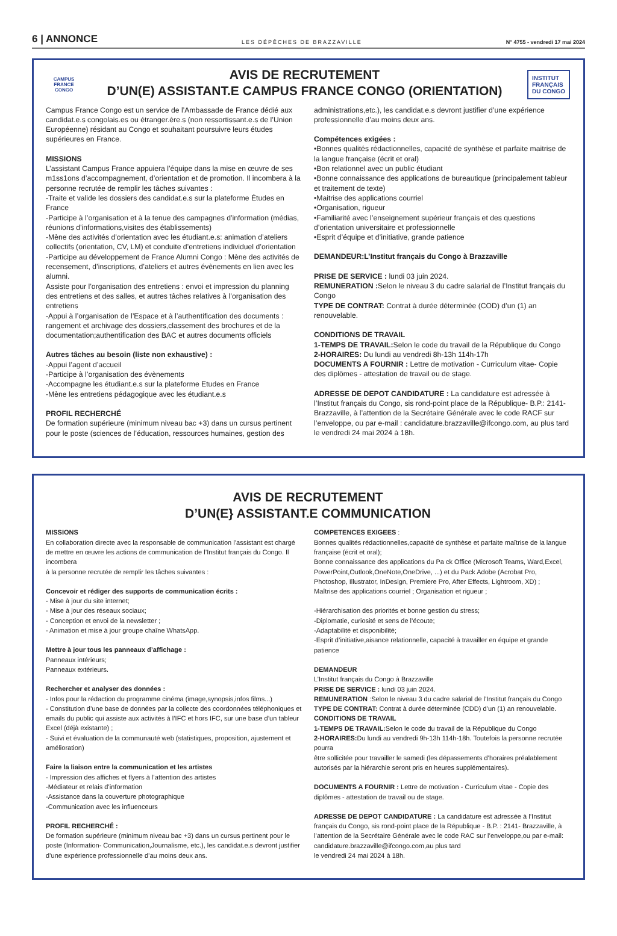6 | ANNONCE LES DÉPÊCHES DE BRAZZAVILLE N° 4755 - vendredi 17 mai 2024
CAMPUS FRANCE
CONGO
AVIS DE RECRUTEMENT
D’UN(E) ASSISTANT.E CAMPUS FRANCE CONGO (ORIENTATION)
INSTITUT FRANÇAIS
DU CONGO
Campus France Congo est un service de l’Ambassade de France dédié aux candidat.e.s congolais.es ou étranger.ère.s (non ressortissant.e.s de l’Union Européenne) résidant au Congo et souhaitant poursuivre leurs études supérieures en France.
MISSIONS
L’assistant Campus France appuiera l’équipe dans la mise en œuvre de ses m1ss1ons d’accompagnement, d’orientation et de promotion. Il incombera à la personne recrutée de remplir les tâches suivantes :
-Traite et valide les dossiers des candidat.e.s sur la plateforme Études en France
-Participe à l’organisation et à la tenue des campagnes d’information (médias, réunions d’informations,visites des établissements)
-Mène des activités d’orientation avec les étudiant.e.s: animation d’ateliers collectifs (orientation, CV, LM) et conduite d’entretiens individuel d’orientation
-Participe au développement de France Alumni Congo : Mène des activités de recensement, d’inscriptions, d’ateliers et autres évènements en lien avec les alumni.
Assiste pour l’organisation des entretiens : envoi et impression du planning des entretiens et des salles, et autres tâches relatives à l’organisation des entretiens
-Appui à l’organisation de l’Espace et à l’authentification des documents : rangement et archivage des dossiers,classement des brochures et de la documentation;authentification des BAC et autres documents officiels
Autres tâches au besoin (liste non exhaustive) :
-Appui l’agent d’accueil
-Participe à l’organisation des évènements
-Accompagne les étudiant.e.s sur la plateforme Etudes en France
-Mène les entretiens pédagogique avec les étudiant.e.s
PROFIL RECHERCHÉ
De formation supérieure (minimum niveau bac +3) dans un cursus pertinent pour le poste (sciences de l’éducation, ressources humaines, gestion des
administrations,etc.), les candidat.e.s devront justifier d’une expérience professionnelle d’au moins deux ans.
Compétences exigées :
•Bonnes qualités rédactionnelles, capacité de synthèse et parfaite maitrise de la langue française (écrit et oral)
•Bon relationnel avec un public étudiant
•Bonne connaissance des applications de bureautique (principalement tableur et traitement de texte)
•Maitrise des applications courriel
•Organisation, rigueur
•Familiarité avec l’enseignement supérieur français et des questions d’orientation universitaire et professionnelle
•Esprit d’équipe et d’initiative, grande patience
DEMANDEUR:L’Institut français du Congo à Brazzaville
PRISE DE SERVICE : lundi 03 juin 2024.
REMUNERATION : Selon le niveau 3 du cadre salarial de l’Institut français du Congo
TYPE DE CONTRAT: Contrat à durée déterminée (COD) d’un (1) an renouvelable.
CONDITIONS DE TRAVAIL
1-TEMPS DE TRAVAIL: Selon le code du travail de la République du Congo
2-HORAIRES: Du lundi au vendredi 8h-13h 114h-17h
DOCUMENTS A FOURNIR : Lettre de motivation - Curriculum vitae- Copie des diplômes - attestation de travail ou de stage.
ADRESSE DE DEPOT CANDIDATURE : La candidature est adressée à l’Institut français du Congo, sis rond-point place de la République- B.P.: 2141- Brazzaville, à l’attention de la Secrétaire Générale avec le code RACF sur l’enveloppe, ou par e-mail : candidature.brazzaville@ifcongo.com, au plus tard le vendredi 24 mai 2024 à 18h.
AVIS DE RECRUTEMENT
D’UN(E} ASSISTANT.E COMMUNICATION
MISSIONS
En collaboration directe avec la responsable de communication l’assistant est chargé de mettre en œuvre les actions de communication de l’Institut français du Congo. Il incombera
à la personne recrutée de remplir les tâches suivantes :
Concevoir et rédiger des supports de communication écrits :
- Mise à jour du site internet;
- Mise à jour des réseaux sociaux;
- Conception et envoi de la newsletter ;
- Animation et mise à jour groupe chaîne WhatsApp.
Mettre à jour tous les panneaux d’affichage :
Panneaux intérieurs;
Panneaux extérieurs.
Rechercher et analyser des données :
- Infos pour la rédaction du programme cinéma (image,synopsis,infos films...)
- Constitution d’une base de données par la collecte des coordonnées téléphoniques et emails du public qui assiste aux activités à l’IFC et hors IFC, sur une base d’un tableur Excel (déjà existante) ;
- Suivi et évaluation de la communauté web (statistiques, proposition, ajustement et amélioration)
Faire la liaison entre la communication et les artistes
- Impression des affiches et flyers à l’attention des artistes
-Médiateur et relais d’information
-Assistance dans la couverture photographique
-Communication avec les influenceurs
PROFIL RECHERCHÉ :
De formation supérieure (minimum niveau bac +3) dans un cursus pertinent pour le poste (Information- Communication,Journalisme, etc.), les candidat.e.s devront justifier d’une expérience professionnelle d’au moins deux ans.
COMPETENCES EXIGEES :
Bonnes qualités rédactionnelles,capacité de synthèse et parfaite maîtrise de la langue française (écrit et oral);
Bonne connaissance des applications du Pa ck Office (Microsoft Teams, Ward,Excel, PowerPoint,Outlook,OneNote,OneDrive, ...) et du Pack Adobe (Acrobat Pro, Photoshop, Illustrator, InDesign, Premiere Pro, After Effects, Lightroom, XD) ;
Maîtrise des applications courriel ; Organisation et rigueur ;
-Hiérarchisation des priorités et bonne gestion du stress;
-Diplomatie, curiosité et sens de l’écoute;
-Adaptabilité et disponibilité;
-Esprit d’initiative,aisance relationnelle, capacité à travailler en équipe et grande patience
DEMANDEUR
L’Institut français du Congo à Brazzaville
PRISE DE SERVICE : lundi 03 juin 2024.
REMUNERATION :Selon le niveau 3 du cadre salarial de l’Institut français du Congo
TYPE DE CONTRAT: Contrat à durée déterminée (CDD) d’un (1) an renouvelable.
CONDITIONS DE TRAVAIL
1-TEMPS DE TRAVAIL: Selon le code du travail de la République du Congo
2-HORAIRES: Du lundi au vendredi 9h-13h 114h-18h. Toutefois la personne recrutée pourra
être sollicitée pour travailler le samedi (les dépassements d’horaires préalablement autorisés par la hiérarchie seront pris en heures supplémentaires).
DOCUMENTS A FOURNIR : Lettre de motivation - Curriculum vitae - Copie des diplômes - attestation de travail ou de stage.
ADRESSE DE DEPOT CANDIDATURE : La candidature est adressée à l’Institut français du Congo, sis rond-point place de la République - B.P. : 2141- Brazzaville, à l’attention de la Secrétaire Générale avec le code RAC sur l’enveloppe,ou par e-mail: candidature.brazzaville@ifcongo.com,au plus tard
le vendredi 24 mai 2024 à 18h.